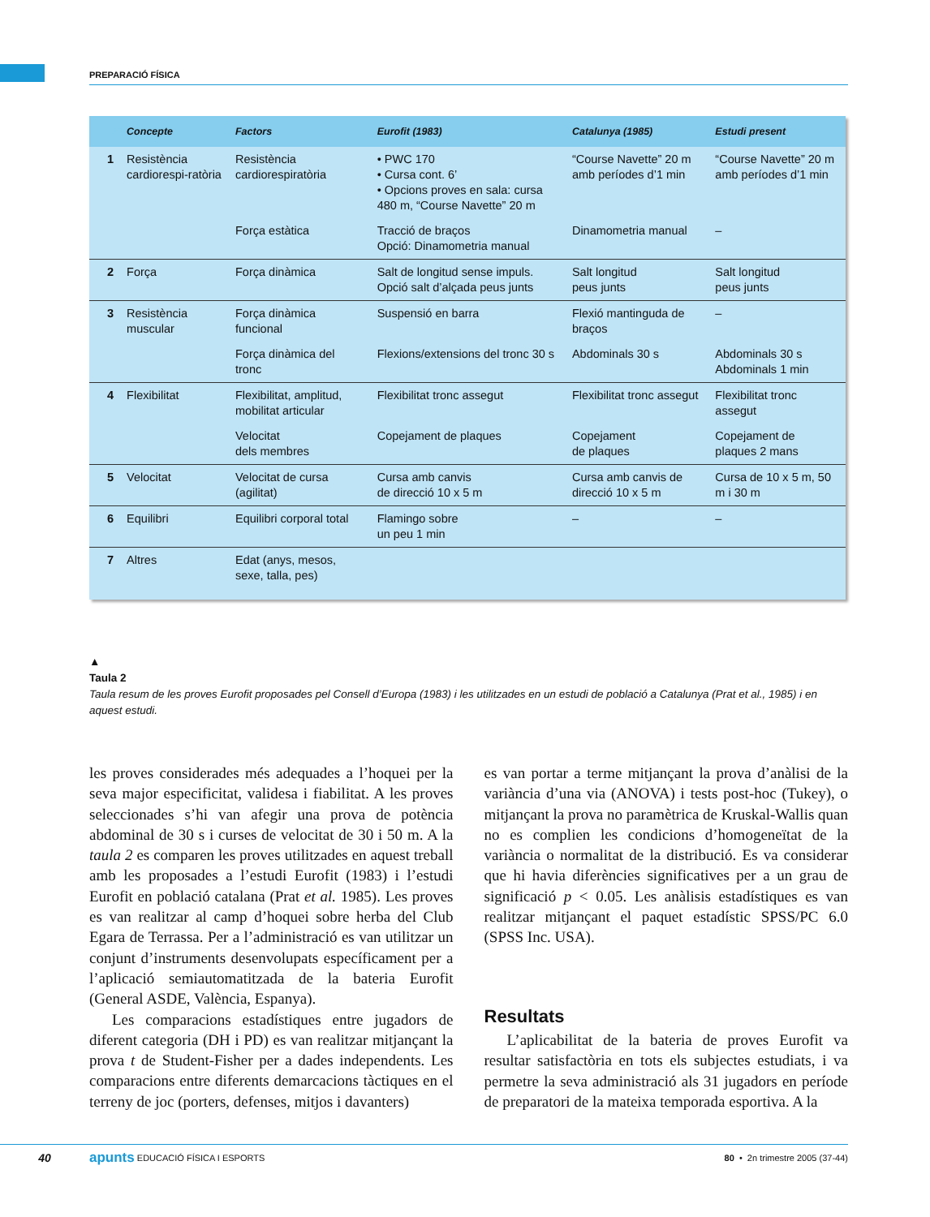PREPARACIÓ FÍSICA
| | Concepte | Factors | Eurofit (1983) | Catalunya (1985) | Estudi present |
| --- | --- | --- | --- | --- | --- |
| 1 | Resistència cardiorespi-ratòria | Resistència cardiorespiratòria | • PWC 170 • Cursa cont. 6’ • Opcions proves en sala: cursa 480 m, “Course Navette” 20 m | “Course Navette” 20 m amb períodes d’1 min | “Course Navette” 20 m amb períodes d’1 min |
| | | Força estàtica | Tracció de braços Opció: Dinamometria manual | Dinamometria manual | – |
| 2 | Força | Força dinàmica | Salt de longitud sense impuls. Opció salt d’alçada peus junts | Salt longitud peus junts | Salt longitud peus junts |
| 3 | Resistència muscular | Força dinàmica funcional | Suspensió en barra | Flexió mantinguda de braços | – |
| | | Força dinàmica del tronc | Flexions/extensions del tronc 30 s | Abdominals 30 s | Abdominals 30 s Abdominals 1 min |
| 4 | Flexibilitat | Flexibilitat, amplitud, mobilitat articular | Flexibilitat tronc assegut | Flexibilitat tronc assegut | Flexibilitat tronc assegut |
| | | Velocitat dels membres | Copejament de plaques | Copejament de plaques | Copejament de plaques 2 mans |
| 5 | Velocitat | Velocitat de cursa (agilitat) | Cursa amb canvis de direcció 10 x 5 m | Cursa amb canvis de direcció 10 x 5 m | Cursa de 10 x 5 m, 50 m i 30 m |
| 6 | Equilibri | Equilibri corporal total | Flamingo sobre un peu 1 min | – | – |
| 7 | Altres | Edat (anys, mesos, sexe, talla, pes) | | | |
▲
Taula 2
Taula resum de les proves Eurofit proposades pel Consell d’Europa (1983) i les utilitzades en un estudi de població a Catalunya (Prat et al., 1985) i en aquest estudi.
les proves considerades més adequades a l’hoquei per la seva major especificitat, validesa i fiabilitat. A les proves seleccionades s’hi van afegir una prova de potència abdominal de 30 s i curses de velocitat de 30 i 50 m. A la taula 2 es comparen les proves utilitzades en aquest treball amb les proposades a l’estudi Eurofit (1983) i l’estudi Eurofit en població catalana (Prat et al. 1985). Les proves es van realitzar al camp d’hoquei sobre herba del Club Egara de Terrassa. Per a l’administració es van utilitzar un conjunt d’instruments desenvolupats específicament per a l’aplicació semiautomatitzada de la bateria Eurofit (General ASDE, València, Espanya).
Les comparacions estadístiques entre jugadors de diferent categoria (DH i PD) es van realitzar mitjançant la prova t de Student-Fisher per a dades independents. Les comparacions entre diferents demarcacions tàctiques en el terreny de joc (porters, defenses, mitjos i davanters)
es van portar a terme mitjançant la prova d’anàlisi de la variància d’una via (ANOVA) i tests post-hoc (Tukey), o mitjançant la prova no paramètrica de Kruskal-Wallis quan no es complien les condicions d’homogeneïtat de la variància o normalitat de la distribució. Es va considerar que hi havia diferències significatives per a un grau de significació p < 0.05. Les anàlisis estadístiques es van realitzar mitjançant el paquet estadístic SPSS/PC 6.0 (SPSS Inc. USA).
Resultats
L’aplicabilitat de la bateria de proves Eurofit va resultar satisfactòria en tots els subjectes estudiats, i va permetre la seva administració als 31 jugadors en període de preparatori de la mateixa temporada esportiva. A la
40 apunts EDUCACIÓ FÍSICA I ESPORTS 80 • 2n trimestre 2005 (37-44)